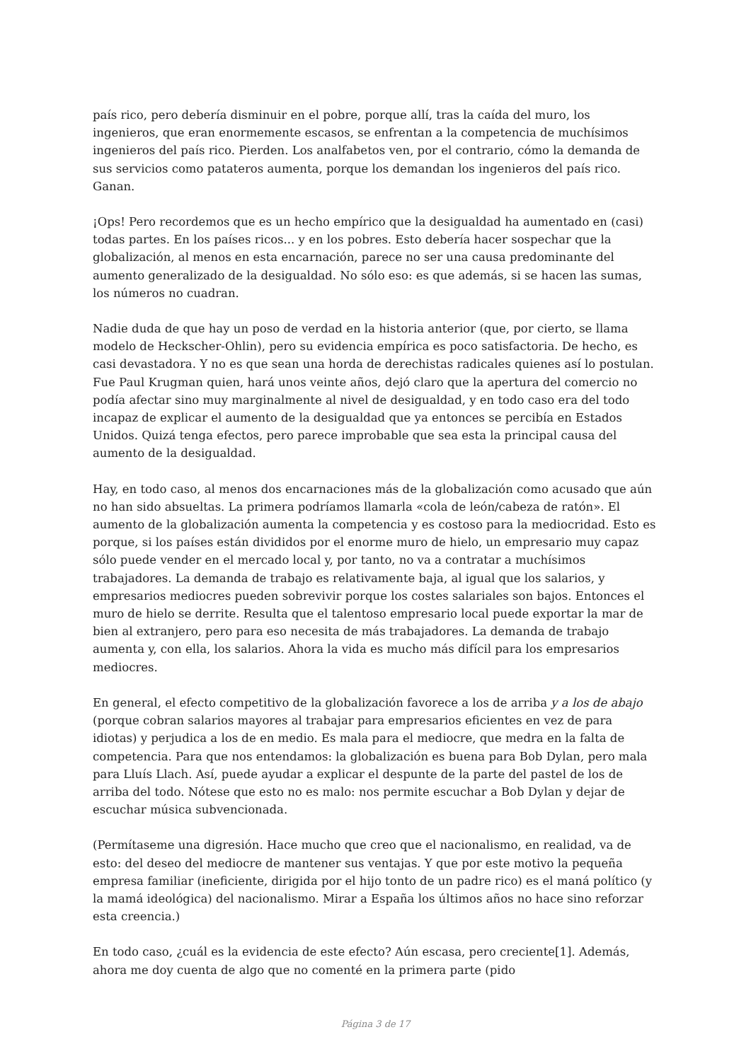país rico, pero debería disminuir en el pobre, porque allí, tras la caída del muro, los ingenieros, que eran enormemente escasos, se enfrentan a la competencia de muchísimos ingenieros del país rico. Pierden. Los analfabetos ven, por el contrario, cómo la demanda de sus servicios como patateros aumenta, porque los demandan los ingenieros del país rico. Ganan.
¡Ops! Pero recordemos que es un hecho empírico que la desigualdad ha aumentado en (casi) todas partes. En los países ricos... y en los pobres. Esto debería hacer sospechar que la globalización, al menos en esta encarnación, parece no ser una causa predominante del aumento generalizado de la desigualdad. No sólo eso: es que además, si se hacen las sumas, los números no cuadran.
Nadie duda de que hay un poso de verdad en la historia anterior (que, por cierto, se llama modelo de Heckscher-Ohlin), pero su evidencia empírica es poco satisfactoria. De hecho, es casi devastadora. Y no es que sean una horda de derechistas radicales quienes así lo postulan. Fue Paul Krugman quien, hará unos veinte años, dejó claro que la apertura del comercio no podía afectar sino muy marginalmente al nivel de desigualdad, y en todo caso era del todo incapaz de explicar el aumento de la desigualdad que ya entonces se percibía en Estados Unidos. Quizá tenga efectos, pero parece improbable que sea esta la principal causa del aumento de la desigualdad.
Hay, en todo caso, al menos dos encarnaciones más de la globalización como acusado que aún no han sido absueltas. La primera podríamos llamarla «cola de león/cabeza de ratón». El aumento de la globalización aumenta la competencia y es costoso para la mediocridad. Esto es porque, si los países están divididos por el enorme muro de hielo, un empresario muy capaz sólo puede vender en el mercado local y, por tanto, no va a contratar a muchísimos trabajadores. La demanda de trabajo es relativamente baja, al igual que los salarios, y empresarios mediocres pueden sobrevivir porque los costes salariales son bajos. Entonces el muro de hielo se derrite. Resulta que el talentoso empresario local puede exportar la mar de bien al extranjero, pero para eso necesita de más trabajadores. La demanda de trabajo aumenta y, con ella, los salarios. Ahora la vida es mucho más difícil para los empresarios mediocres.
En general, el efecto competitivo de la globalización favorece a los de arriba y a los de abajo (porque cobran salarios mayores al trabajar para empresarios eficientes en vez de para idiotas) y perjudica a los de en medio. Es mala para el mediocre, que medra en la falta de competencia. Para que nos entendamos: la globalización es buena para Bob Dylan, pero mala para Lluís Llach. Así, puede ayudar a explicar el despunte de la parte del pastel de los de arriba del todo. Nótese que esto no es malo: nos permite escuchar a Bob Dylan y dejar de escuchar música subvencionada.
(Permítaseme una digresión. Hace mucho que creo que el nacionalismo, en realidad, va de esto: del deseo del mediocre de mantener sus ventajas. Y que por este motivo la pequeña empresa familiar (ineficiente, dirigida por el hijo tonto de un padre rico) es el maná político (y la mamá ideológica) del nacionalismo. Mirar a España los últimos años no hace sino reforzar esta creencia.)
En todo caso, ¿cuál es la evidencia de este efecto? Aún escasa, pero creciente[1]. Además, ahora me doy cuenta de algo que no comenté en la primera parte (pido
Página 3 de 17